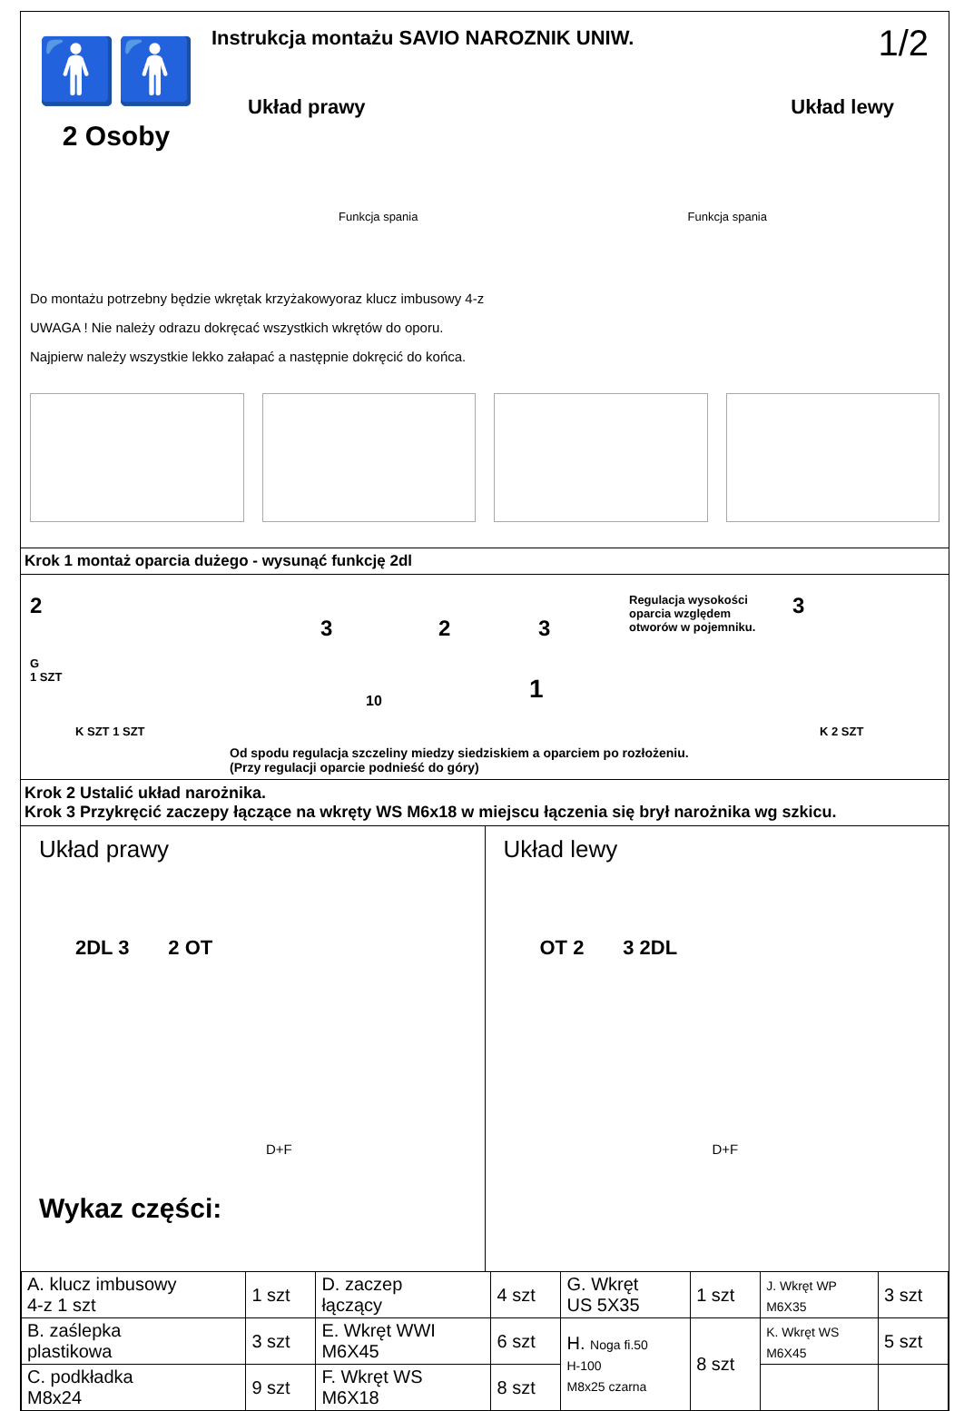🚹🚹
2 Osoby
Instrukcja montażu SAVIO NAROZNIK UNIW.
Układ prawy Układ lewy
Funkcja spania Funkcja spania
1/2
Do montażu potrzebny będzie wkrętak krzyżakowyoraz klucz imbusowy 4-z
UWAGA ! Nie należy odrazu dokręcać wszystkich wkrętów do oporu.
Najpierw należy wszystkie lekko załapać a następnie dokręcić do końca.
Krok 1 montaż oparcia dużego - wysunąć funkcję 2dl
2
G
1 SZT
K SZT 1 SZT
3 2 3
10 1
Regulacja wysokości
oparcia względem
otworów w pojemniku.
3
K 2 SZT
Od spodu regulacja szczeliny miedzy siedziskiem a oparciem po rozłożeniu.
(Przy regulacji oparcie podnieść do góry)
Krok 2 Ustalić układ narożnika.
Krok 3 Przykręcić zaczepy łączące na wkręty WS M6x18 w miejscu łączenia się brył narożnika wg szkicu.
Układ prawy
2DL 3 2 OT
D+F
Wykaz części:
Układ lewy
OT 2 3 2DL
D+F
| A. klucz imbusowy 4-z 1 szt | 1 szt | D. zaczep łączący | 4 szt | G. Wkręt US 5X35 | 1 szt | J. Wkręt WP M6X35 | 3 szt |
| B. zaślepka plastikowa | 3 szt | E. Wkręt WWI M6X45 | 6 szt | H. Noga fi.50 H-100 M8x25 czarna | 8 szt | K. Wkręt WS M6X45 | 5 szt |
| C. podkładka M8x24 | 9 szt | F. Wkręt WS M6X18 | 8 szt | | | | |